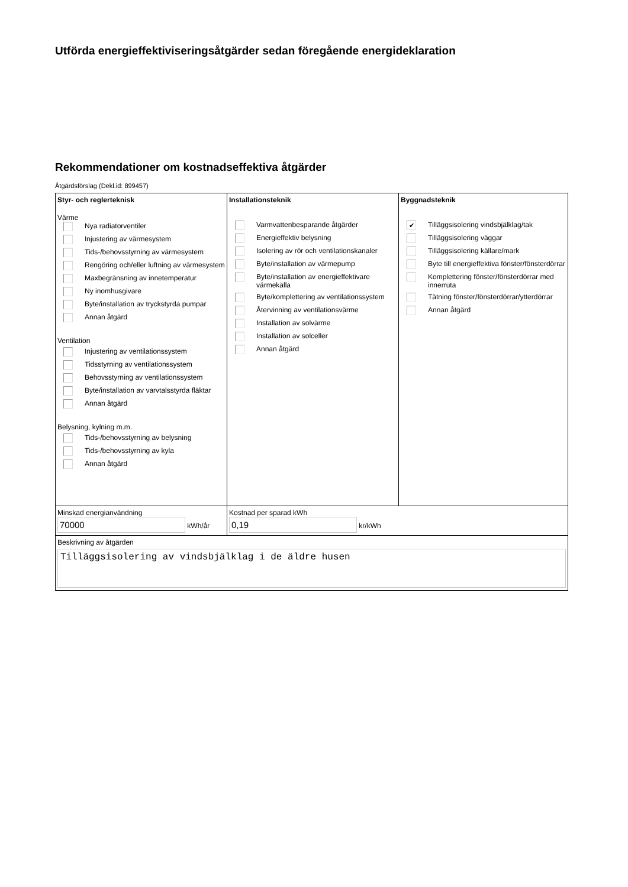Utförda energieffektiviseringsåtgärder sedan föregående energideklaration
Rekommendationer om kostnadseffektiva åtgärder
Åtgärdsförslag (Dekl.id: 899457)
| Styr- och reglerteknisk Värme Nya radiatorventiler Injustering av värmesystem Tids-/behovsstyrning av värmesystem Rengöring och/eller luftning av värmesystem Maxbegränsning av innetemperatur Ny inomhusgivare Byte/installation av tryckstyrda pumpar Annan åtgärd Ventilation Injustering av ventilationssystem Tidsstyrning av ventilationssystem Behovsstyrning av ventilationssystem Byte/installation av varvtalsstyrda fläktar Annan åtgärd Belysning, kylning m.m. Tids-/behovsstyrning av belysning Tids-/behovsstyrning av kyla Annan åtgärd | Installationsteknik Varmvattenbesparande åtgärder Energieffektiv belysning Isolering av rör och ventilationskanaler Byte/installation av värmepump Byte/installation av energieffektivare värmekälla Byte/komplettering av ventilationssystem Återvinning av ventilationsvärme Installation av solvärme Installation av solceller Annan åtgärd | Byggnadsteknik ✔ Tilläggsisolering vindsbjälklag/tak Tilläggsisolering väggar Tilläggsisolering källare/mark Byte till energieffektiva fönster/fönsterdörrar Komplettering fönster/fönsterdörrar med innerruta Tätning fönster/fönsterdörrar/ytterdörrar Annan åtgärd |
| Minskad energianvändning 70000 kWh/år | Kostnad per sparad kWh 0,19 kr/kWh | |
| Beskrivning av åtgärden Tilläggsisolering av vindsbjälklag i de äldre husen | | |